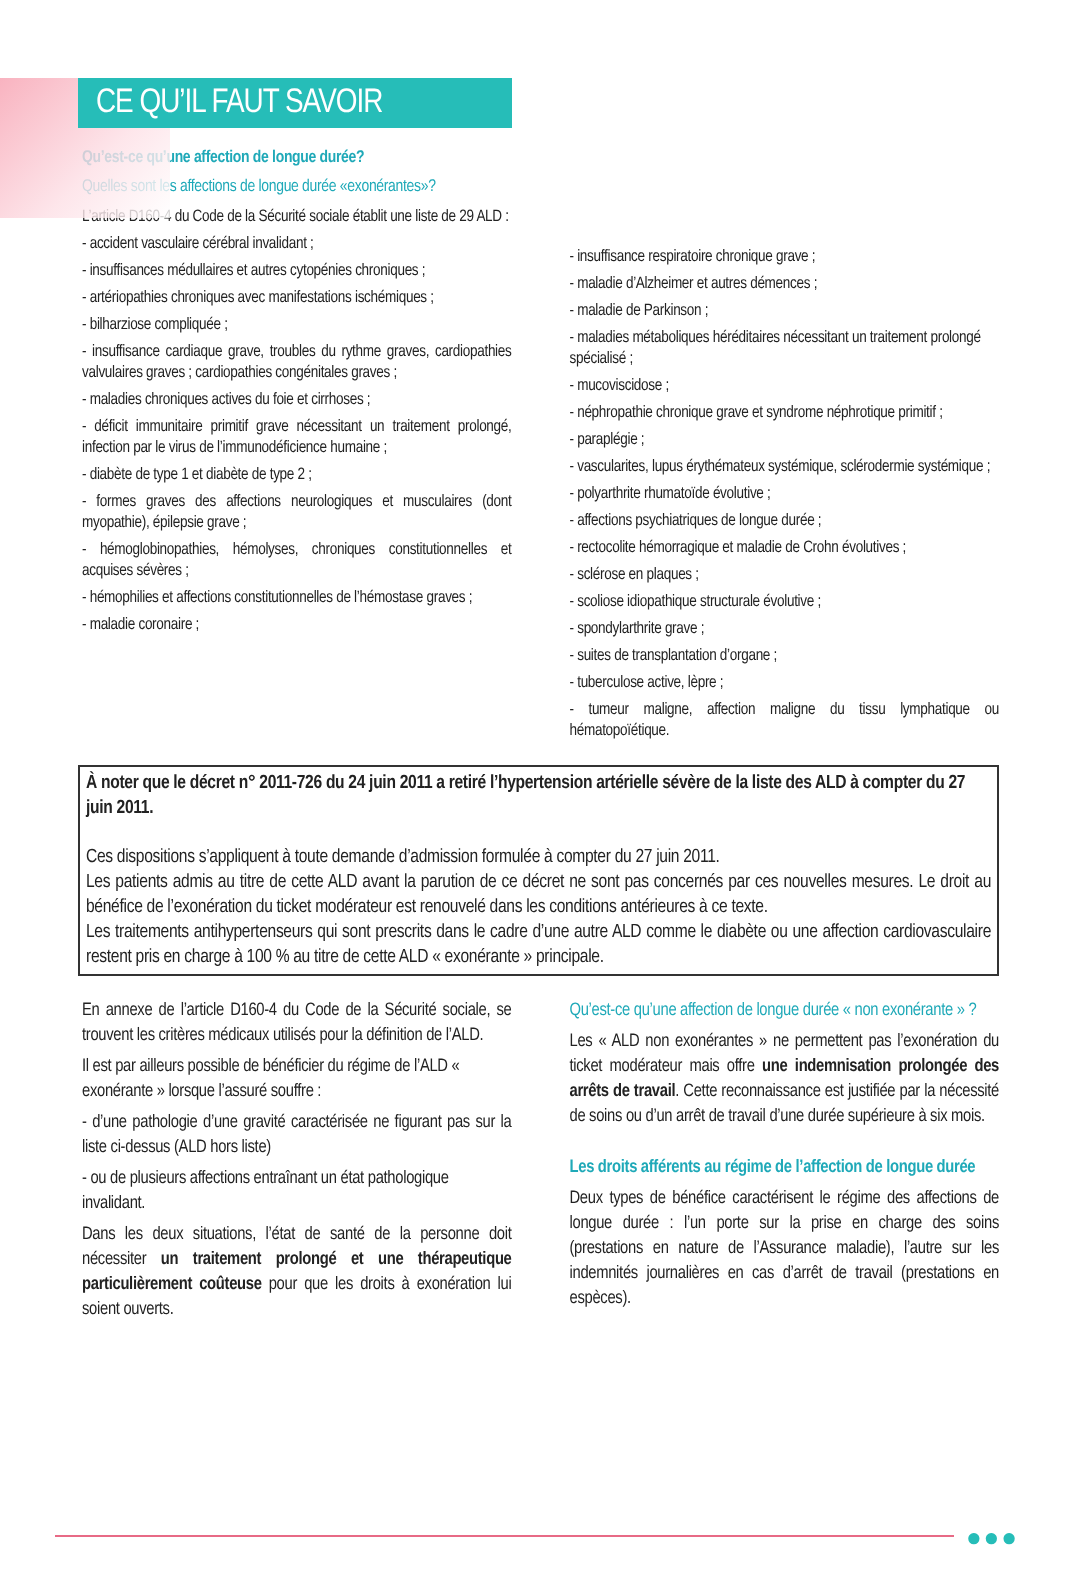CE QU’IL FAUT SAVOIR
Qu’est-ce qu’une affection de longue durée?
Quelles sont les affections de longue durée «exonérantes»?
L’article D160-4 du Code de la Sécurité sociale établit une liste de 29 ALD :
- accident vasculaire cérébral invalidant ;
- insuffisances médullaires et autres cytopénies chroniques ;
- artériopathies chroniques avec manifestations ischémiques ;
- bilharziose compliquée ;
- insuffisance cardiaque grave, troubles du rythme graves, cardiopathies valvulaires graves ; cardiopathies congénitales graves ;
- maladies chroniques actives du foie et cirrhoses ;
- déficit immunitaire primitif grave nécessitant un traitement prolongé, infection par le virus de l’immunodéficience humaine ;
- diabète de type 1 et diabète de type 2 ;
- formes graves des affections neurologiques et musculaires (dont myopathie), épilepsie grave ;
- hémoglobinopathies, hémolyses, chroniques constitutionnelles et acquises sévères ;
- hémophilies et affections constitutionnelles de l’hémostase graves ;
- maladie coronaire ;
- insuffisance respiratoire chronique grave ;
- maladie d’Alzheimer et autres démences ;
- maladie de Parkinson ;
- maladies métaboliques héréditaires nécessitant un traitement prolongé spécialisé ;
- mucoviscidose ;
- néphropathie chronique grave et syndrome néphrotique primitif ;
- paraplégie ;
- vascularites, lupus érythémateux systémique, sclérodermie systémique ;
- polyarthrite rhumatoïde évolutive ;
- affections psychiatriques de longue durée ;
- rectocolite hémorragique et maladie de Crohn évolutives ;
- sclérose en plaques ;
- scoliose idiopathique structurale évolutive ;
- spondylarthrite grave ;
- suites de transplantation d’organe ;
- tuberculose active, lèpre ;
- tumeur maligne, affection maligne du tissu lymphatique ou hématopoïétique.
À noter que le décret n° 2011-726 du 24 juin 2011 a retiré l’hypertension artérielle sévère de la liste des ALD à compter du 27 juin 2011.
Ces dispositions s’appliquent à toute demande d’admission formulée à compter du 27 juin 2011.
Les patients admis au titre de cette ALD avant la parution de ce décret ne sont pas concernés par ces nouvelles mesures. Le droit au bénéfice de l’exonération du ticket modérateur est renouvelé dans les conditions antérieures à ce texte.
Les traitements antihypertenseurs qui sont prescrits dans le cadre d’une autre ALD comme le diabète ou une affection cardiovasculaire restent pris en charge à 100 % au titre de cette ALD « exonérante » principale.
En annexe de l’article D160-4 du Code de la Sécurité sociale, se trouvent les critères médicaux utilisés pour la définition de l’ALD.
Il est par ailleurs possible de bénéficier du régime de l’ALD « exonérante » lorsque l’assuré souffre :
- d’une pathologie d’une gravité caractérisée ne figurant pas sur la liste ci-dessus (ALD hors liste)
- ou de plusieurs affections entraînant un état pathologique invalidant.
Dans les deux situations, l’état de santé de la personne doit nécessiter un traitement prolongé et une thérapeutique particulièrement coûteuse pour que les droits à exonération lui soient ouverts.
Qu’est-ce qu’une affection de longue durée « non exonérante » ?
Les « ALD non exonérantes » ne permettent pas l’exonération du ticket modérateur mais offre une indemnisation prolongée des arrêts de travail. Cette reconnaissance est justifiée par la nécessité de soins ou d’un arrêt de travail d’une durée supérieure à six mois.
Les droits afférents au régime de l’affection de longue durée
Deux types de bénéfice caractérisent le régime des affections de longue durée : l’un porte sur la prise en charge des soins (prestations en nature de l’Assurance maladie), l’autre sur les indemnités journalières en cas d’arrêt de travail (prestations en espèces).
●●●